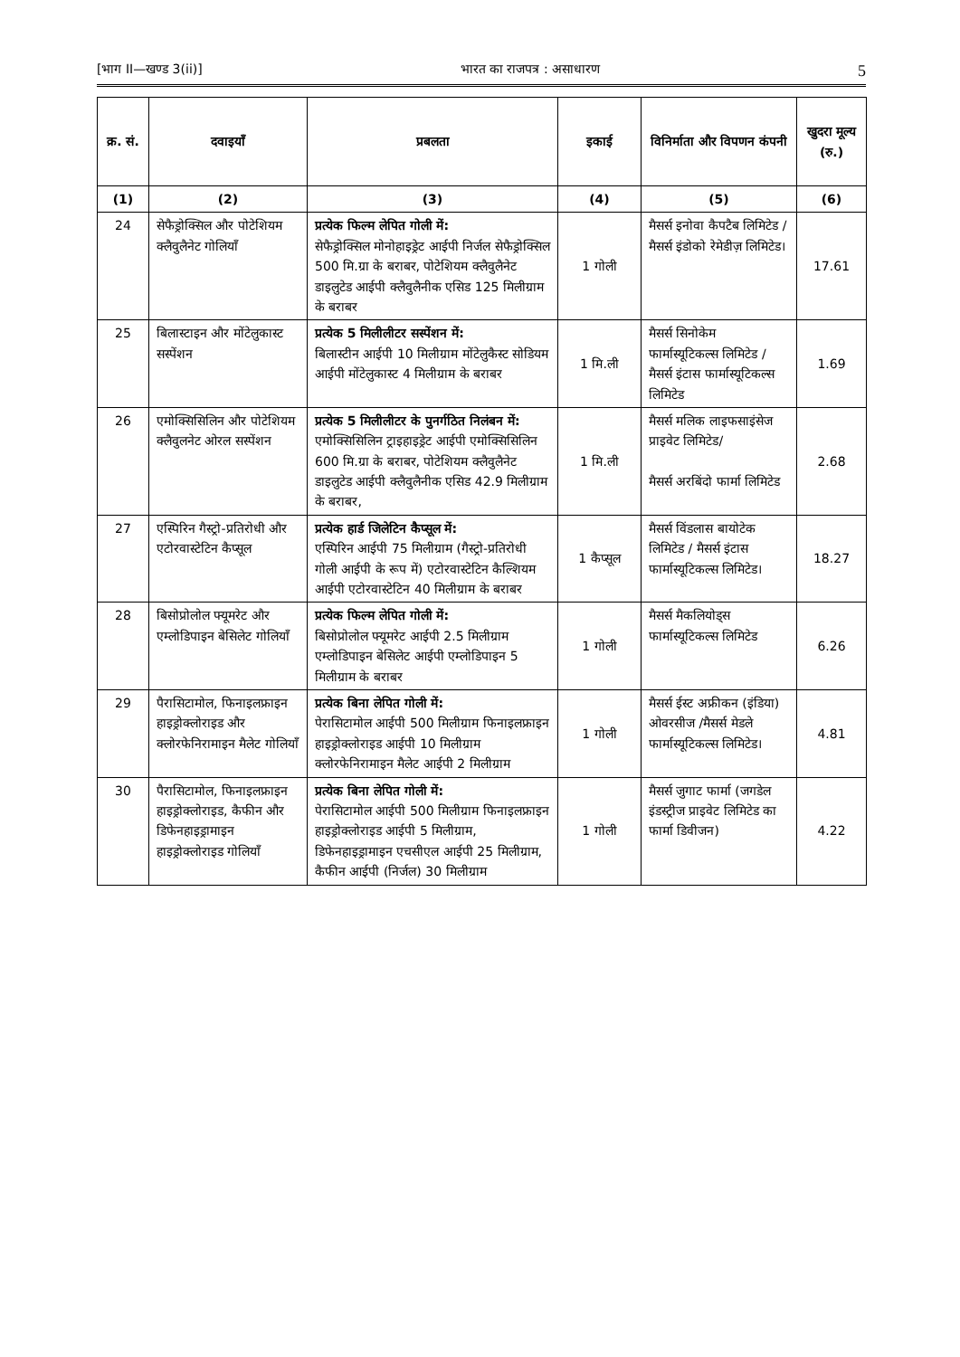[भाग II—खण्ड 3(ii)] भारत का राजपत्र : असाधारण 5
| क्र. सं. | दवाइयाँ | प्रबलता | इकाई | विनिर्माता और विपणन कंपनी | खुदरा मूल्य (रु.) |
| --- | --- | --- | --- | --- | --- |
| (1) | (2) | (3) | (4) | (5) | (6) |
| 24 | सेफैड्रोक्सिल और पोटेशियम क्लैवुलैनेट गोलियाँ | प्रत्येक फिल्म लेपित गोली में: सेफैड्रोक्सिल मोनोहाइड्रेट आईपी निर्जल सेफैड्रोक्सिल 500 मि.ग्रा के बराबर, पोटेशियम क्लैवुलैनेट डाइलुटेड आईपी क्लैवुलैनीक एसिड 125 मिलीग्राम के बराबर | 1 गोली | मैसर्स इनोवा कैपटैब लिमिटेड / मैसर्स इंडोको रेमेडीज़ लिमिटेड। | 17.61 |
| 25 | बिलास्टाइन और मोंटेलुकास्ट सस्पेंशन | प्रत्येक 5 मिलीलीटर सस्पेंशन में: बिलास्टीन आईपी 10 मिलीग्राम मोंटेलुकैस्ट सोडियम आईपी मोंटेलुकास्ट 4 मिलीग्राम के बराबर | 1 मि.ली | मैसर्स सिनोकेम फार्मास्यूटिकल्स लिमिटेड / मैसर्स इंटास फार्मास्यूटिकल्स लिमिटेड | 1.69 |
| 26 | एमोक्सिसिलिन और पोटेशियम क्लैवुलनेट ओरल सस्पेंशन | प्रत्येक 5 मिलीलीटर के पुनर्गठित निलंबन में: एमोक्सिसिलिन ट्राइहाइड्रेट आईपी एमोक्सिसिलिन 600 मि.ग्रा के बराबर, पोटेशियम क्लैवुलैनेट डाइलुटेड आईपी क्लैवुलैनीक एसिड 42.9 मिलीग्राम के बराबर, | 1 मि.ली | मैसर्स मलिक लाइफसाइंसेज प्राइवेट लिमिटेड/ मैसर्स अरबिंदो फार्मा लिमिटेड | 2.68 |
| 27 | एस्पिरिन गैस्ट्रो-प्रतिरोधी और एटोरवास्टेटिन कैप्सूल | प्रत्येक हार्ड जिलेटिन कैप्सूल में: एस्पिरिन आईपी 75 मिलीग्राम (गैस्ट्रो-प्रतिरोधी गोली आईपी के रूप में) एटोरवास्टेटिन कैल्शियम आईपी एटोरवास्टेटिन 40 मिलीग्राम के बराबर | 1 कैप्सूल | मैसर्स विंडलास बायोटेक लिमिटेड / मैसर्स इंटास फार्मास्यूटिकल्स लिमिटेड। | 18.27 |
| 28 | बिसोप्रोलोल फ्यूमरेट और एम्लोडिपाइन बेसिलेट गोलियाँ | प्रत्येक फिल्म लेपित गोली में: बिसोप्रोलोल फ्यूमरेट आईपी 2.5 मिलीग्राम एम्लोडिपाइन बेसिलेट आईपी एम्लोडिपाइन 5 मिलीग्राम के बराबर | 1 गोली | मैसर्स मैकलियोड्स फार्मास्यूटिकल्स लिमिटेड | 6.26 |
| 29 | पैरासिटामोल, फिनाइलफ्राइन हाइड्रोक्लोराइड और क्लोरफेनिरामाइन मैलेट गोलियाँ | प्रत्येक बिना लेपित गोली में: पेरासिटामोल आईपी 500 मिलीग्राम फिनाइलफ्राइन हाइड्रोक्लोराइड आईपी 10 मिलीग्राम क्लोरफेनिरामाइन मैलेट आईपी 2 मिलीग्राम | 1 गोली | मैसर्स ईस्ट अफ्रीकन (इंडिया) ओवरसीज /मैसर्स मेडले फार्मास्यूटिकल्स लिमिटेड। | 4.81 |
| 30 | पैरासिटामोल, फिनाइलफ्राइन हाइड्रोक्लोराइड, कैफीन और डिफेनहाइड्रामाइन हाइड्रोक्लोराइड गोलियाँ | प्रत्येक बिना लेपित गोली में: पेरासिटामोल आईपी 500 मिलीग्राम फिनाइलफ्राइन हाइड्रोक्लोराइड आईपी 5 मिलीग्राम, डिफेनहाइड्रामाइन एचसीएल आईपी 25 मिलीग्राम, कैफीन आईपी (निर्जल) 30 मिलीग्राम | 1 गोली | मैसर्स जुगाट फार्मा (जगडेल इंडस्ट्रीज प्राइवेट लिमिटेड का फार्मा डिवीजन) | 4.22 |